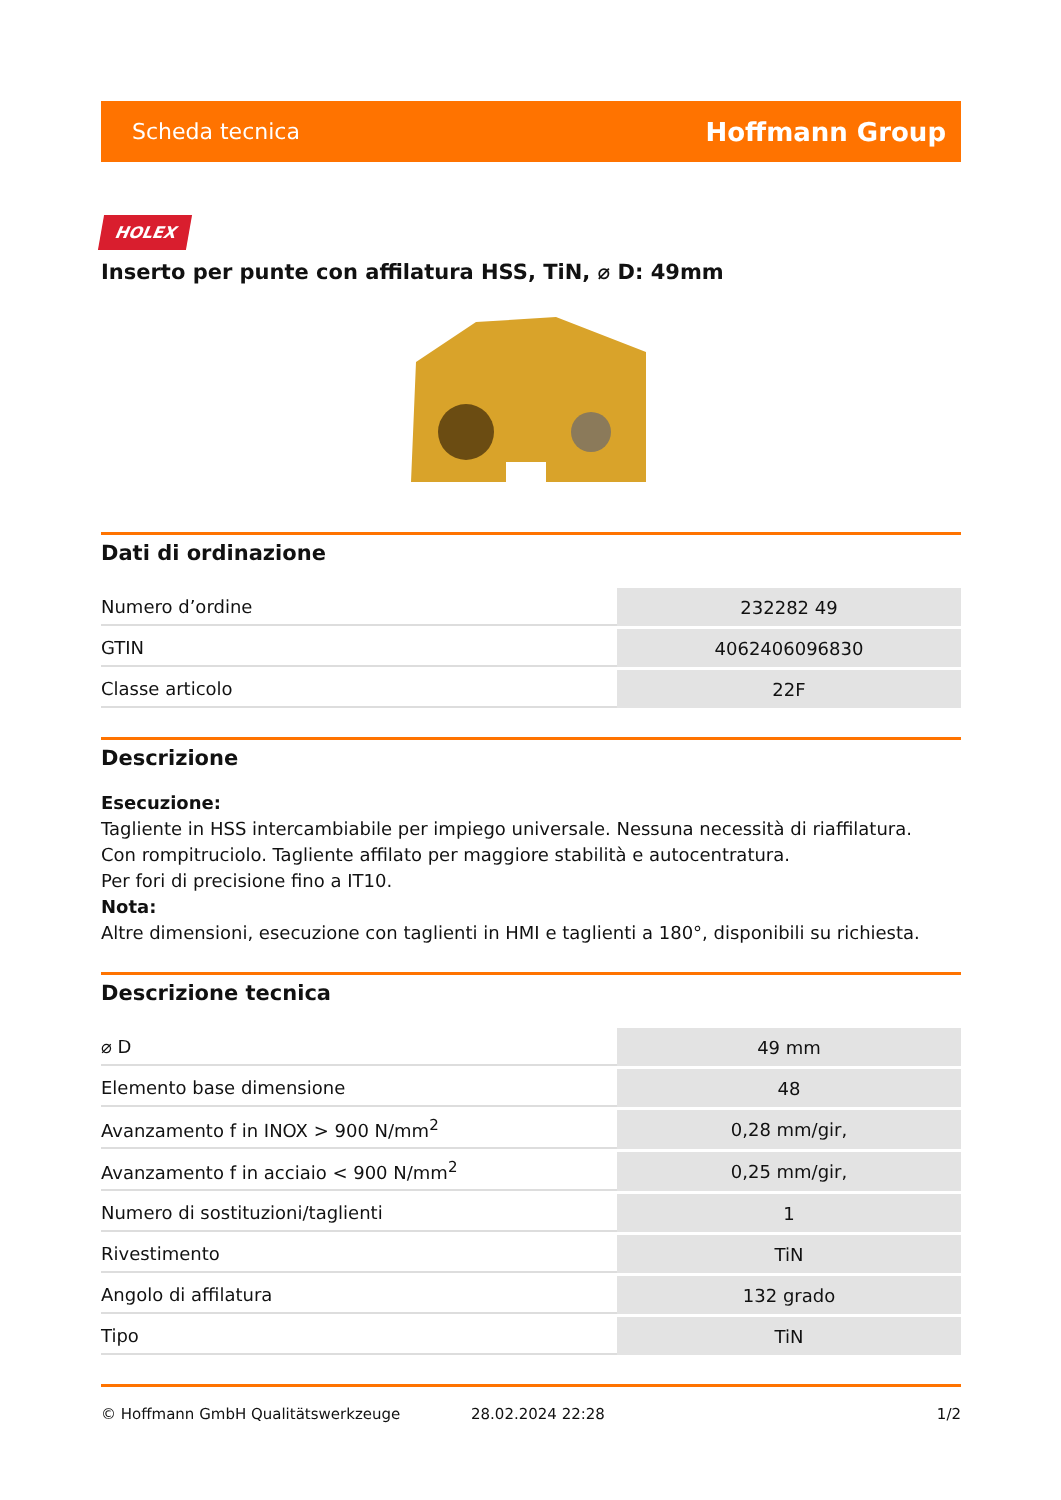Scheda tecnica Hoffmann Group
HOLEX
Inserto per punte con affilatura HSS, TiN, ⌀ D: 49mm
Dati di ordinazione
| Numero d’ordine | 232282 49 |
| GTIN | 4062406096830 |
| Classe articolo | 22F |
Descrizione
Esecuzione:
Tagliente in HSS intercambiabile per impiego universale. Nessuna necessità di riaffilatura.
Con rompitruciolo. Tagliente affilato per maggiore stabilità e autocentratura.
Per fori di precisione fino a IT10.
Nota:
Altre dimensioni, esecuzione con taglienti in HMI e taglienti a 180°, disponibili su richiesta.
Descrizione tecnica
| ⌀ D | 49 mm |
| Elemento base dimensione | 48 |
| Avanzamento f in INOX > 900 N/mm<sup>2</sup> | 0,28 mm/gir, |
| Avanzamento f in acciaio < 900 N/mm<sup>2</sup> | 0,25 mm/gir, |
| Numero di sostituzioni/taglienti | 1 |
| Rivestimento | TiN |
| Angolo di affilatura | 132 grado |
| Tipo | TiN |
© Hoffmann GmbH Qualitätswerkzeuge 28.02.2024 22:28 1/2